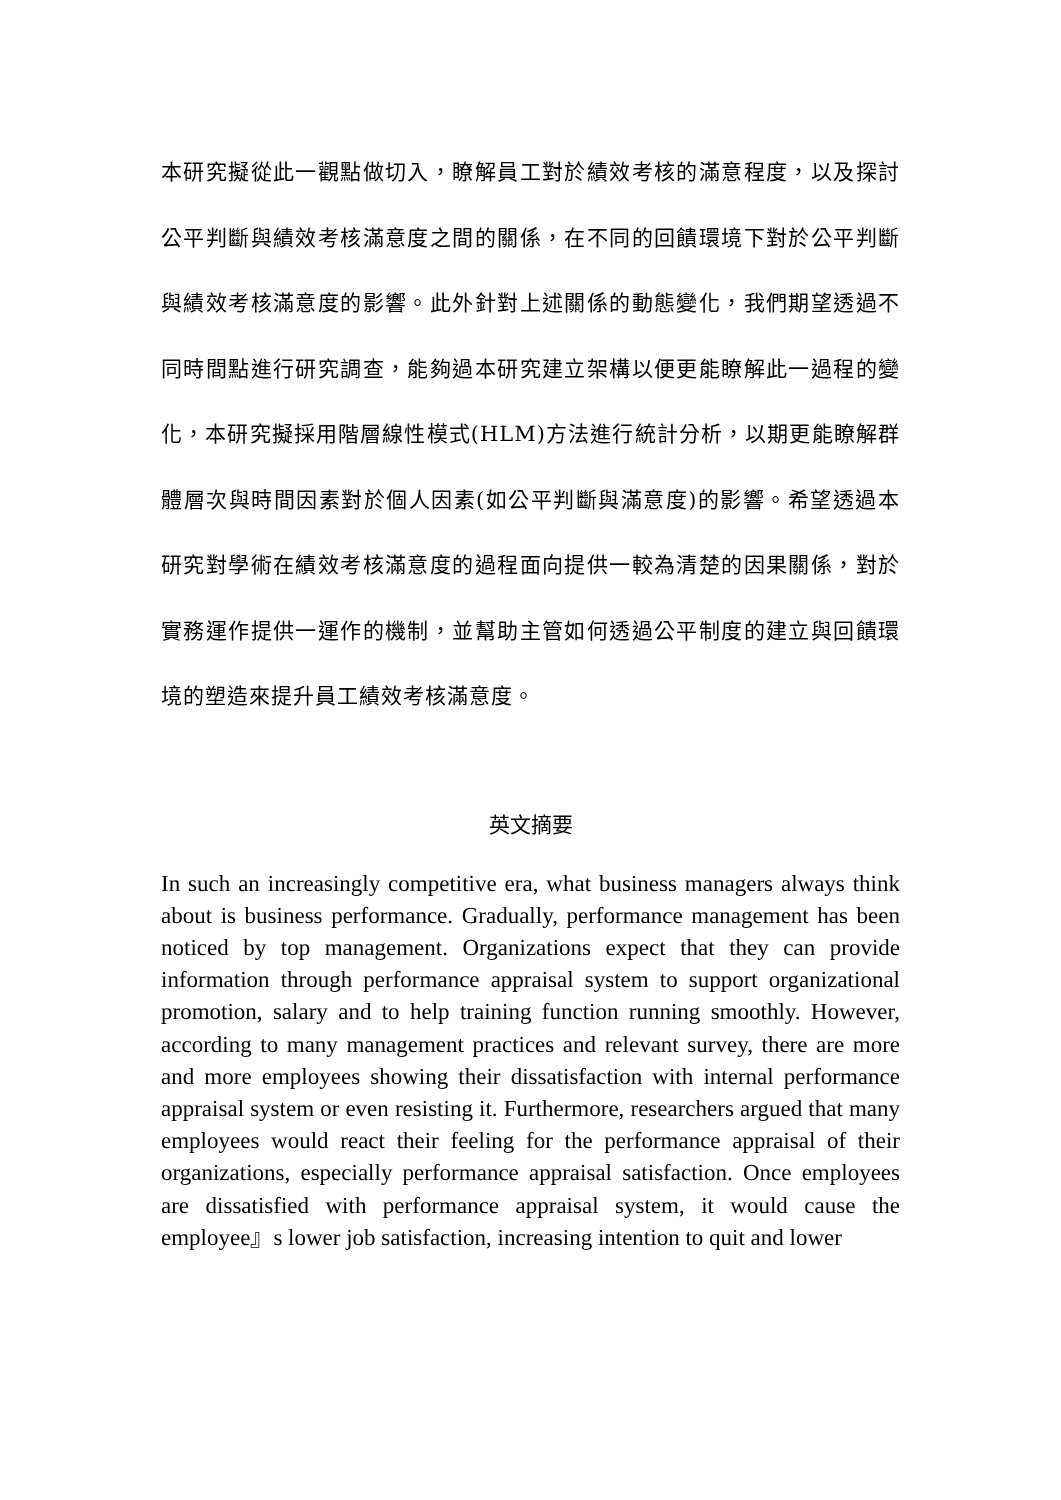本研究擬從此一觀點做切入，瞭解員工對於績效考核的滿意程度，以及探討公平判斷與績效考核滿意度之間的關係，在不同的回饋環境下對於公平判斷與績效考核滿意度的影響。此外針對上述關係的動態變化，我們期望透過不同時間點進行研究調查，能夠過本研究建立架構以便更能瞭解此一過程的變化，本研究擬採用階層線性模式(HLM)方法進行統計分析，以期更能瞭解群體層次與時間因素對於個人因素(如公平判斷與滿意度)的影響。希望透過本研究對學術在績效考核滿意度的過程面向提供一較為清楚的因果關係，對於實務運作提供一運作的機制，並幫助主管如何透過公平制度的建立與回饋環境的塑造來提升員工績效考核滿意度。
英文摘要
In such an increasingly competitive era, what business managers always think about is business performance. Gradually, performance management has been noticed by top management. Organizations expect that they can provide information through performance appraisal system to support organizational promotion, salary and to help training function running smoothly. However, according to many management practices and relevant survey, there are more and more employees showing their dissatisfaction with internal performance appraisal system or even resisting it. Furthermore, researchers argued that many employees would react their feeling for the performance appraisal of their organizations, especially performance appraisal satisfaction. Once employees are dissatisfied with performance appraisal system, it would cause the employee』s lower job satisfaction, increasing intention to quit and lower